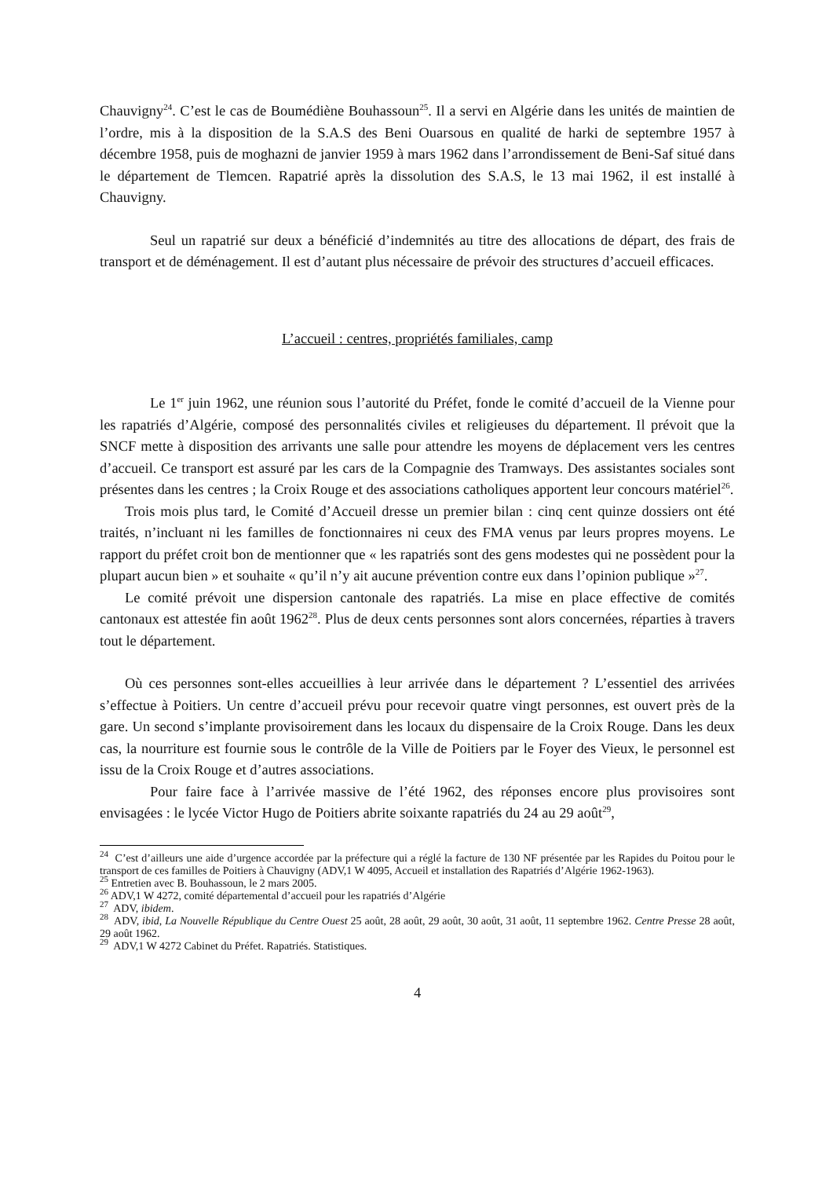Chauvigny<sup>24</sup>. C’est le cas de Boumédiène Bouhassoun<sup>25</sup>. Il a servi en Algérie dans les unités de maintien de l’ordre, mis à la disposition de la S.A.S des Beni Ouarsous en qualité de harki de septembre 1957 à décembre 1958, puis de moghazni de janvier 1959 à mars 1962 dans l’arrondissement de Beni-Saf situé dans le département de Tlemcen. Rapatrié après la dissolution des S.A.S, le 13 mai 1962, il est installé à Chauvigny.
Seul un rapatrié sur deux a bénéficié d’indemnités au titre des allocations de départ, des frais de transport et de déménagement. Il est d’autant plus nécessaire de prévoir des structures d’accueil efficaces.
L’accueil : centres, propriétés familiales, camp
Le 1<sup>er</sup> juin 1962, une réunion sous l’autorité du Préfet, fonde le comité d’accueil de la Vienne pour les rapatriés d’Algérie, composé des personnalités civiles et religieuses du département. Il prévoit que la SNCF mette à disposition des arrivants une salle pour attendre les moyens de déplacement vers les centres d’accueil. Ce transport est assuré par les cars de la Compagnie des Tramways. Des assistantes sociales sont présentes dans les centres ; la Croix Rouge et des associations catholiques apportent leur concours matériel<sup>26</sup>.
Trois mois plus tard, le Comité d’Accueil dresse un premier bilan : cinq cent quinze dossiers ont été traités, n’incluant ni les familles de fonctionnaires ni ceux des FMA venus par leurs propres moyens. Le rapport du préfet croit bon de mentionner que « les rapatriés sont des gens modestes qui ne possèdent pour la plupart aucun bien » et souhaite « qu’il n’y ait aucune prévention contre eux dans l’opinion publique »<sup>27</sup>.
Le comité prévoit une dispersion cantonale des rapatriés. La mise en place effective de comités cantonaux est attestée fin août 1962<sup>28</sup>. Plus de deux cents personnes sont alors concernées, réparties à travers tout le département.
Où ces personnes sont-elles accueillies à leur arrivée dans le département ? L’essentiel des arrivées s’effectue à Poitiers. Un centre d’accueil prévu pour recevoir quatre vingt personnes, est ouvert près de la gare. Un second s’implante provisoirement dans les locaux du dispensaire de la Croix Rouge. Dans les deux cas, la nourriture est fournie sous le contrôle de la Ville de Poitiers par le Foyer des Vieux, le personnel est issu de la Croix Rouge et d’autres associations.
Pour faire face à l’arrivée massive de l’été 1962, des réponses encore plus provisoires sont envisagées : le lycée Victor Hugo de Poitiers abrite soixante rapatriés du 24 au 29 août<sup>29</sup>,
<sup>24</sup> C’est d’ailleurs une aide d’urgence accordée par la préfecture qui a réglé la facture de 130 NF présentée par les Rapides du Poitou pour le transport de ces familles de Poitiers à Chauvigny (ADV,1 W 4095, Accueil et installation des Rapatriés d’Algérie 1962-1963).
<sup>25</sup> Entretien avec B. Bouhassoun, le 2 mars 2005.
<sup>26</sup> ADV,1 W 4272, comité départemental d’accueil pour les rapatriés d’Algérie
<sup>27</sup> ADV, ibidem.
<sup>28</sup> ADV, ibid, La Nouvelle République du Centre Ouest 25 août, 28 août, 29 août, 30 août, 31 août, 11 septembre 1962. Centre Presse 28 août, 29 août 1962.
<sup>29</sup> ADV,1 W 4272 Cabinet du Préfet. Rapatriés. Statistiques.
4